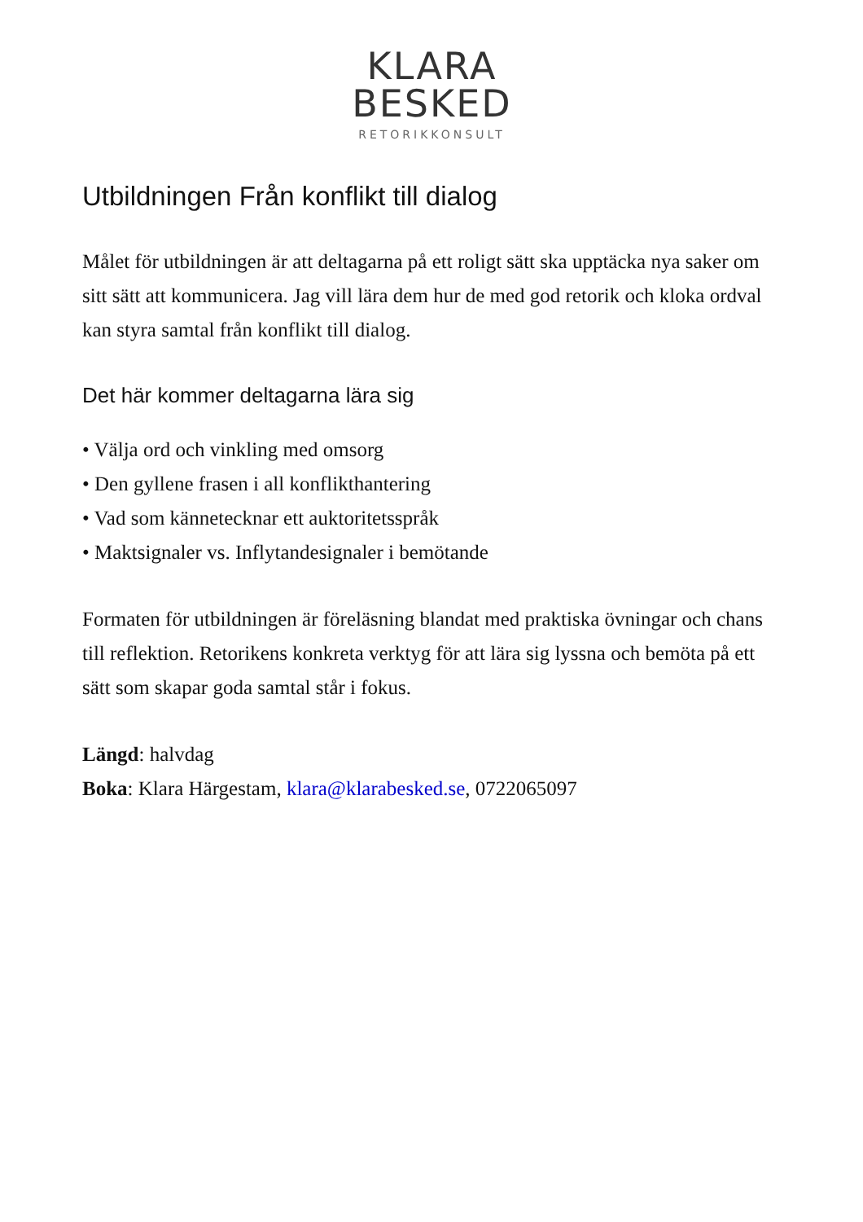KLARA
BESKED
RETORIKKONSULT
Utbildningen Från konflikt till dialog
Målet för utbildningen är att deltagarna på ett roligt sätt ska upptäcka nya saker om sitt sätt att kommunicera. Jag vill lära dem hur de med god retorik och kloka ordval kan styra samtal från konflikt till dialog.
Det här kommer deltagarna lära sig
• Välja ord och vinkling med omsorg
• Den gyllene frasen i all konflikthantering
• Vad som kännetecknar ett auktoritetsspråk
• Maktsignaler vs. Inflytandesignaler i bemötande
Formaten för utbildningen är föreläsning blandat med praktiska övningar och chans till reflektion. Retorikens konkreta verktyg för att lära sig lyssna och bemöta på ett sätt som skapar goda samtal står i fokus.
Längd: halvdag
Boka: Klara Härgestam, klara@klarabesked.se, 0722065097